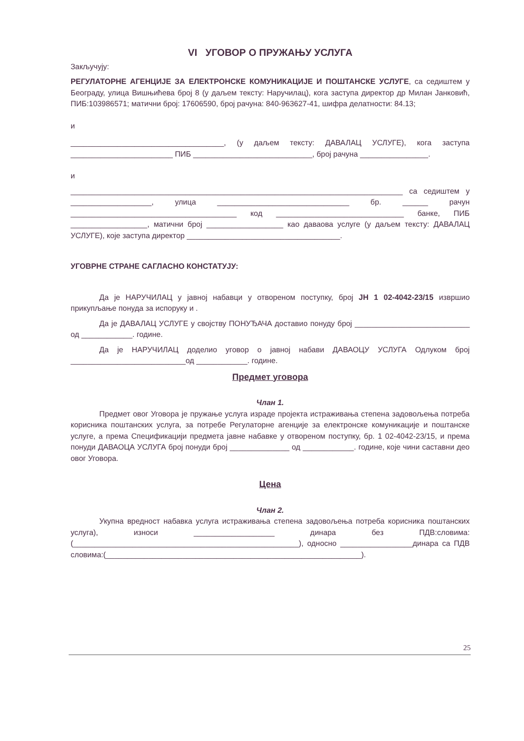VI УГОВОР О ПРУЖАЊУ УСЛУГА
Закључују:
РЕГУЛАТОРНЕ АГЕНЦИЈЕ ЗА ЕЛЕКТРОНСКЕ КОМУНИКАЦИЈЕ И ПОШТАНСКЕ УСЛУГЕ, са седиштем у Београду, улица Вишњићева број 8 (у даљем тексту: Наручилац), кога заступа директор др Милан Јанковић, ПИБ:103986571; матични број: 17606590, број рачуна: 840-963627-41, шифра делатности: 84.13;
и
____________________________________, (у даљем тексту: ДАВАЛАЦ УСЛУГЕ), кога заступа ________________________ ПИБ ____________________________, број рачуна ________________.
и
______________________________________________________________________________ са седиштем у ___________________, улица _______________________________ бр. ______ рачун _______________________________________ код ______________________________ банке, ПИБ __________________, матични број __________________ као даваова услуге (у даљем тексту: ДАВАЛАЦ УСЛУГЕ), које заступа директор ____________________________________.
УГОВРНЕ СТРАНЕ САГЛАСНО КОНСТАТУЈУ:
Да је НАРУЧИЛАЦ у јавној набавци у отвореном поступку, број ЈН 1 02-4042-23/15 извршио прикупљање понуда за испоруку и .
Да је ДАВАЛАЦ УСЛУГЕ у својству ПОНУЂАЧА доставио понуду број ___________________________ од ____________. године.
Да је НАРУЧИЛАЦ доделио уговор о јавној набави ДАВАОЦУ УСЛУГА Одлуком број ___________________________од ____________. године.
Предмет уговора
Члан 1.
Предмет овог Уговора је пружање услуга израде пројекта истраживања степена задовољења потреба корисника поштанских услуга, за потребе Регулаторне агенције за електронске комуникације и поштанске услуге, а према Спецификацији предмета јавне набавке у отвореном поступку, бр. 1 02-4042-23/15, и према понуди ДАВАОЦА УСЛУГА број понуди број ______________ од ____________. године, које чини саставни део овог Уговора.
Цена
Члан 2.
Укупна вредност набавка услуга истраживања степена задовољења потреба корисника поштанских услуга), износи ___________________ динара без ПДВ:словима: (_____________________________________________________), односно _________________динара са ПДВ словима:(____________________________________________________________).
25